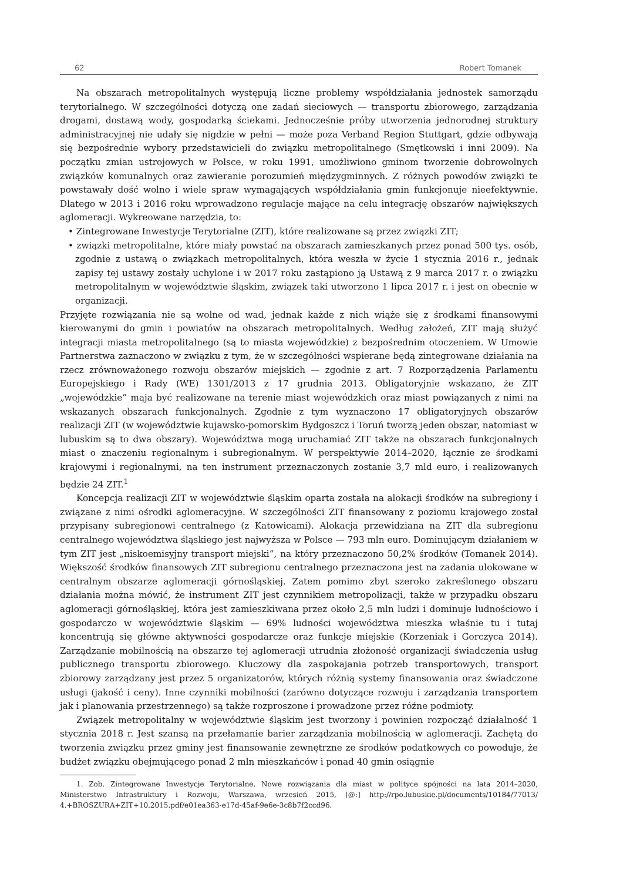62 Robert Tomanek
Na obszarach metropolitalnych występują liczne problemy współdziałania jednostek samorządu terytorialnego. W szczególności dotyczą one zadań sieciowych — transportu zbiorowego, zarządzania drogami, dostawą wody, gospodarką ściekami. Jednocześnie próby utworzenia jednorodnej struktury administracyjnej nie udały się nigdzie w pełni — może poza Verband Region Stuttgart, gdzie odbywają się bezpośrednie wybory przedstawicieli do związku metropolitalnego (Smętkowski i inni 2009). Na początku zmian ustrojowych w Polsce, w roku 1991, umożliwiono gminom tworzenie dobrowolnych związków komunalnych oraz zawieranie porozumień międzygminnych. Z różnych powodów związki te powstawały dość wolno i wiele spraw wymagających współdziałania gmin funkcjonuje nieefektywnie. Dlatego w 2013 i 2016 roku wprowadzono regulacje mające na celu integrację obszarów największych aglomeracji. Wykreowane narzędzia, to:
• Zintegrowane Inwestycje Terytorialne (ZIT), które realizowane są przez związki ZIT;
• związki metropolitalne, które miały powstać na obszarach zamieszkanych przez ponad 500 tys. osób, zgodnie z ustawą o związkach metropolitalnych, która weszła w życie 1 stycznia 2016 r., jednak zapisy tej ustawy zostały uchylone i w 2017 roku zastąpiono ją Ustawą z 9 marca 2017 r. o związku metropolitalnym w województwie śląskim, związek taki utworzono 1 lipca 2017 r. i jest on obecnie w organizacji.
Przyjęte rozwiązania nie są wolne od wad, jednak każde z nich wiąże się z środkami finansowymi kierowanymi do gmin i powiatów na obszarach metropolitalnych. Według założeń, ZIT mają służyć integracji miasta metropolitalnego (są to miasta wojewódzkie) z bezpośrednim otoczeniem. W Umowie Partnerstwa zaznaczono w związku z tym, że w szczególności wspierane będą zintegrowane działania na rzecz zrównoważonego rozwoju obszarów miejskich — zgodnie z art. 7 Rozporządzenia Parlamentu Europejskiego i Rady (WE) 1301/2013 z 17 grudnia 2013. Obligatoryjnie wskazano, że ZIT „wojewódzkie” maja być realizowane na terenie miast wojewódzkich oraz miast powiązanych z nimi na wskazanych obszarach funkcjonalnych. Zgodnie z tym wyznaczono 17 obligatoryjnych obszarów realizacji ZIT (w województwie kujawsko-pomorskim Bydgoszcz i Toruń tworzą jeden obszar, natomiast w lubuskim są to dwa obszary). Województwa mogą uruchamiać ZIT także na obszarach funkcjonalnych miast o znaczeniu regionalnym i subregionalnym. W perspektywie 2014–2020, łącznie ze środkami krajowymi i regionalnymi, na ten instrument przeznaczonych zostanie 3,7 mld euro, i realizowanych będzie 24 ZIT.<sup>1</sup>
Koncepcja realizacji ZIT w województwie śląskim oparta została na alokacji środków na subregiony i związane z nimi ośrodki aglomeracyjne. W szczególności ZIT finansowany z poziomu krajowego został przypisany subregionowi centralnego (z Katowicami). Alokacja przewidziana na ZIT dla subregionu centralnego województwa śląskiego jest najwyższa w Polsce — 793 mln euro. Dominującym działaniem w tym ZIT jest „niskoemisyjny transport miejski”, na który przeznaczono 50,2% środków (Tomanek 2014). Większość środków finansowych ZIT subregionu centralnego przeznaczona jest na zadania ulokowane w centralnym obszarze aglomeracji górnośląskiej. Zatem pomimo zbyt szeroko zakreślonego obszaru działania można mówić, że instrument ZIT jest czynnikiem metropolizacji, także w przypadku obszaru aglomeracji górnośląskiej, która jest zamieszkiwana przez około 2,5 mln ludzi i dominuje ludnościowo i gospodarczo w województwie śląskim — 69% ludności województwa mieszka właśnie tu i tutaj koncentrują się główne aktywności gospodarcze oraz funkcje miejskie (Korzeniak i Gorczyca 2014). Zarządzanie mobilnością na obszarze tej aglomeracji utrudnia złożoność organizacji świadczenia usług publicznego transportu zbiorowego. Kluczowy dla zaspokajania potrzeb transportowych, transport zbiorowy zarządzany jest przez 5 organizatorów, których różnią systemy finansowania oraz świadczone usługi (jakość i ceny). Inne czynniki mobilności (zarówno dotyczące rozwoju i zarządzania transportem jak i planowania przestrzennego) są także rozproszone i prowadzone przez różne podmioty.
Związek metropolitalny w województwie śląskim jest tworzony i powinien rozpocząć działalność 1 stycznia 2018 r. Jest szansą na przełamanie barier zarządzania mobilnością w aglomeracji. Zachętą do tworzenia związku przez gminy jest finansowanie zewnętrzne ze środków podatkowych co powoduje, że budżet związku obejmującego ponad 2 mln mieszkańców i ponad 40 gmin osiągnie
1. Zob. Zintegrowane Inwestycje Terytorialne. Nowe rozwiązania dla miast w polityce spójności na lata 2014–2020, Ministerstwo Infrastruktury i Rozwoju, Warszawa, wrzesień 2015, [@:] http://rpo.lubuskie.pl/documents/10184/77013/ 4.+BROSZURA+ZIT+10.2015.pdf/e01ea363-e17d-45af-9e6e-3c8b7f2ccd96.